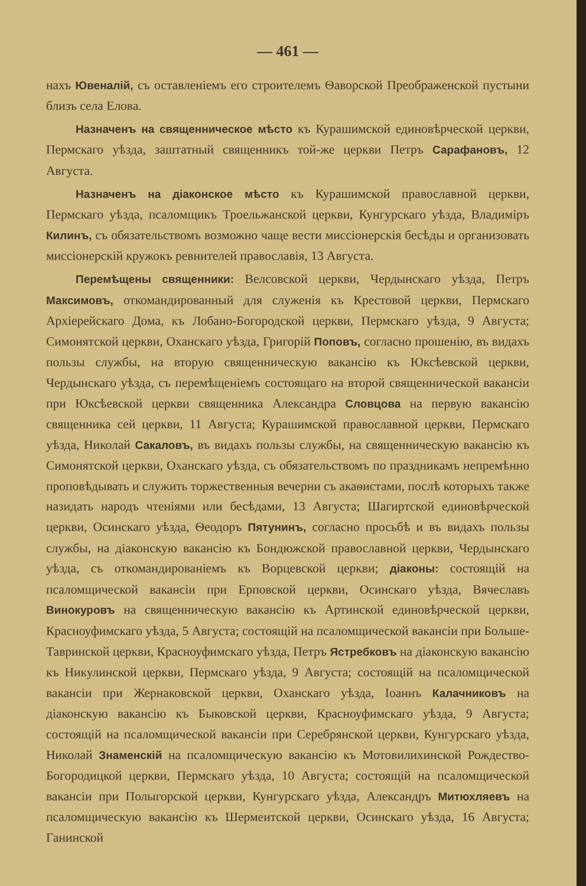— 461 —
нахъ Ювеналій, съ оставленіемъ его строителемъ Ѳаворской Преображенской пустыни близъ села Елова.
Назначенъ на священническое мѣсто къ Курашимской единовѣрческой церкви, Пермскаго уѣзда, заштатный священникъ той-же церкви Петръ Сарафановъ, 12 Августа.
Назначенъ на діаконское мѣсто къ Курашимской православной церкви, Пермскаго уѣзда, псаломщикъ Троельжанской церкви, Кунгурскаго уѣзда, Владиміръ Килинъ, съ обязательствомъ возможно чаще вести миссіонерскія бесѣды и организовать миссіонерскій кружокъ ревнителей православія, 13 Августа.
Перемѣщены священники: Велсовской церкви, Чердынскаго уѣзда, Петръ Максимовъ, откомандированный для служенія къ Крестовой церкви, Пермскаго Архіерейскаго Дома, къ Лобано-Богородской церкви, Пермскаго уѣзда, 9 Августа; Симонятской церкви, Оханскаго уѣзда, Григорій Поповъ, согласно прошенію, въ видахъ пользы службы, на вторую священническую вакансію къ Юксѣевской церкви, Чердынскаго уѣзда, съ перемѣщеніемъ состоящаго на второй священнической вакансіи при Юксѣевской церкви священника Александра Словцова на первую вакансію священника сей церкви, 11 Августа; Курашимской православной церкви, Пермскаго уѣзда, Николай Сакаловъ, въ видахъ пользы службы, на священническую вакансію къ Симонятской церкви, Оханскаго уѣзда, съ обязательствомъ по праздникамъ непремѣнно проповѣдывать и служить торжественныя вечерни съ акаѳистами, послѣ которыхъ также назидать народъ чтеніями или бесѣдами, 13 Августа; Шагиртской единовѣрческой церкви, Осинскаго уѣзда, Ѳеодоръ Пятунинъ, согласно просьбѣ и въ видахъ пользы службы, на діаконскую вакансію къ Бондюжской православной церкви, Чердынскаго уѣзда, съ откомандированіемъ къ Ворцевской церкви; діаконы: состоящій на псаломщической вакансіи при Ерповской церкви, Осинскаго уѣзда, Вячеславъ Винокуровъ на священническую вакансію къ Артинской единовѣрческой церкви, Красноуфимскаго уѣзда, 5 Августа; состоящій на псаломщической вакансіи при Больше-Тавринской церкви, Красноуфимскаго уѣзда, Петръ Ястребковъ на діаконскую вакансію къ Никулинской церкви, Пермскаго уѣзда, 9 Августа; состоящій на псаломщической вакансіи при Жернаковской церкви, Оханскаго уѣзда, Іоаннъ Калачниковъ на діаконскую вакансію къ Быковской церкви, Красноуфимскаго уѣзда, 9 Августа; состоящій на псаломщической вакансіи при Серебрянской церкви, Кунгурскаго уѣзда, Николай Знаменскій на псаломщическую вакансію къ Мотовилихинской Рождество-Богородицкой церкви, Пермскаго уѣзда, 10 Августа; состоящій на псаломщической вакансіи при Полыгорской церкви, Кунгурскаго уѣзда, Александръ Митюхляевъ на псаломщическую вакансію къ Шермеитской церкви, Осинскаго уѣзда, 16 Августа; Ганинской